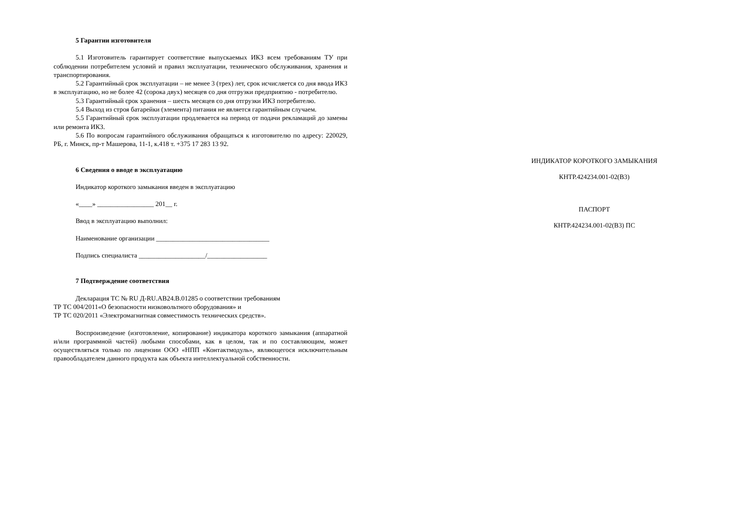5 Гарантии изготовителя
5.1 Изготовитель гарантирует соответствие выпускаемых ИКЗ всем требованиям ТУ при соблюдении потребителем условий и правил эксплуатации, технического обслуживания, хранения и транспортирования.
5.2 Гарантийный срок эксплуатации – не менее 3 (трех) лет, срок исчисляется со дня ввода ИКЗ в эксплуатацию, но не более 42 (сорока двух) месяцев со дня отгрузки предприятию - потребителю.
5.3 Гарантийный срок хранения – шесть месяцев со дня отгрузки ИКЗ потребителю.
5.4 Выход из строя батарейки (элемента) питания не является гарантийным случаем.
5.5 Гарантийный срок эксплуатации продлевается на период от подачи рекламаций до замены или ремонта ИКЗ.
5.6 По вопросам гарантийного обслуживания обращаться к изготовителю по адресу: 220029, РБ, г. Минск, пр-т Машерова, 11-1, к.418 т. +375 17 283 13 92.
6 Сведения о вводе в эксплуатацию
Индикатор короткого замыкания введен в эксплуатацию
«____» _________________ 201__ г.
Ввод в эксплуатацию выполнил:
Наименование организации __________________________________
Подпись специалиста ____________________/__________________
7 Подтверждение соответствия
Декларация ТС № RU Д-RU.АВ24.В.01285 о соответствии требованиям
ТР ТС 004/2011«О безопасности низковольтного оборудования» и
ТР ТС 020/2011 «Электромагнитная совместимость технических средств».
Воспроизведение (изготовление, копирование) индикатора короткого замыкания (аппаратной и/или программной частей) любыми способами, как в целом, так и по составляющим, может осуществляться только по лицензии ООО «НПП «Контактмодуль», являющегося исключительным правообладателем данного продукта как объекта интеллектуальной собственности.
ИНДИКАТОР КОРОТКОГО ЗАМЫКАНИЯ
КНТР.424234.001-02(В3)
ПАСПОРТ
КНТР.424234.001-02(В3) ПС